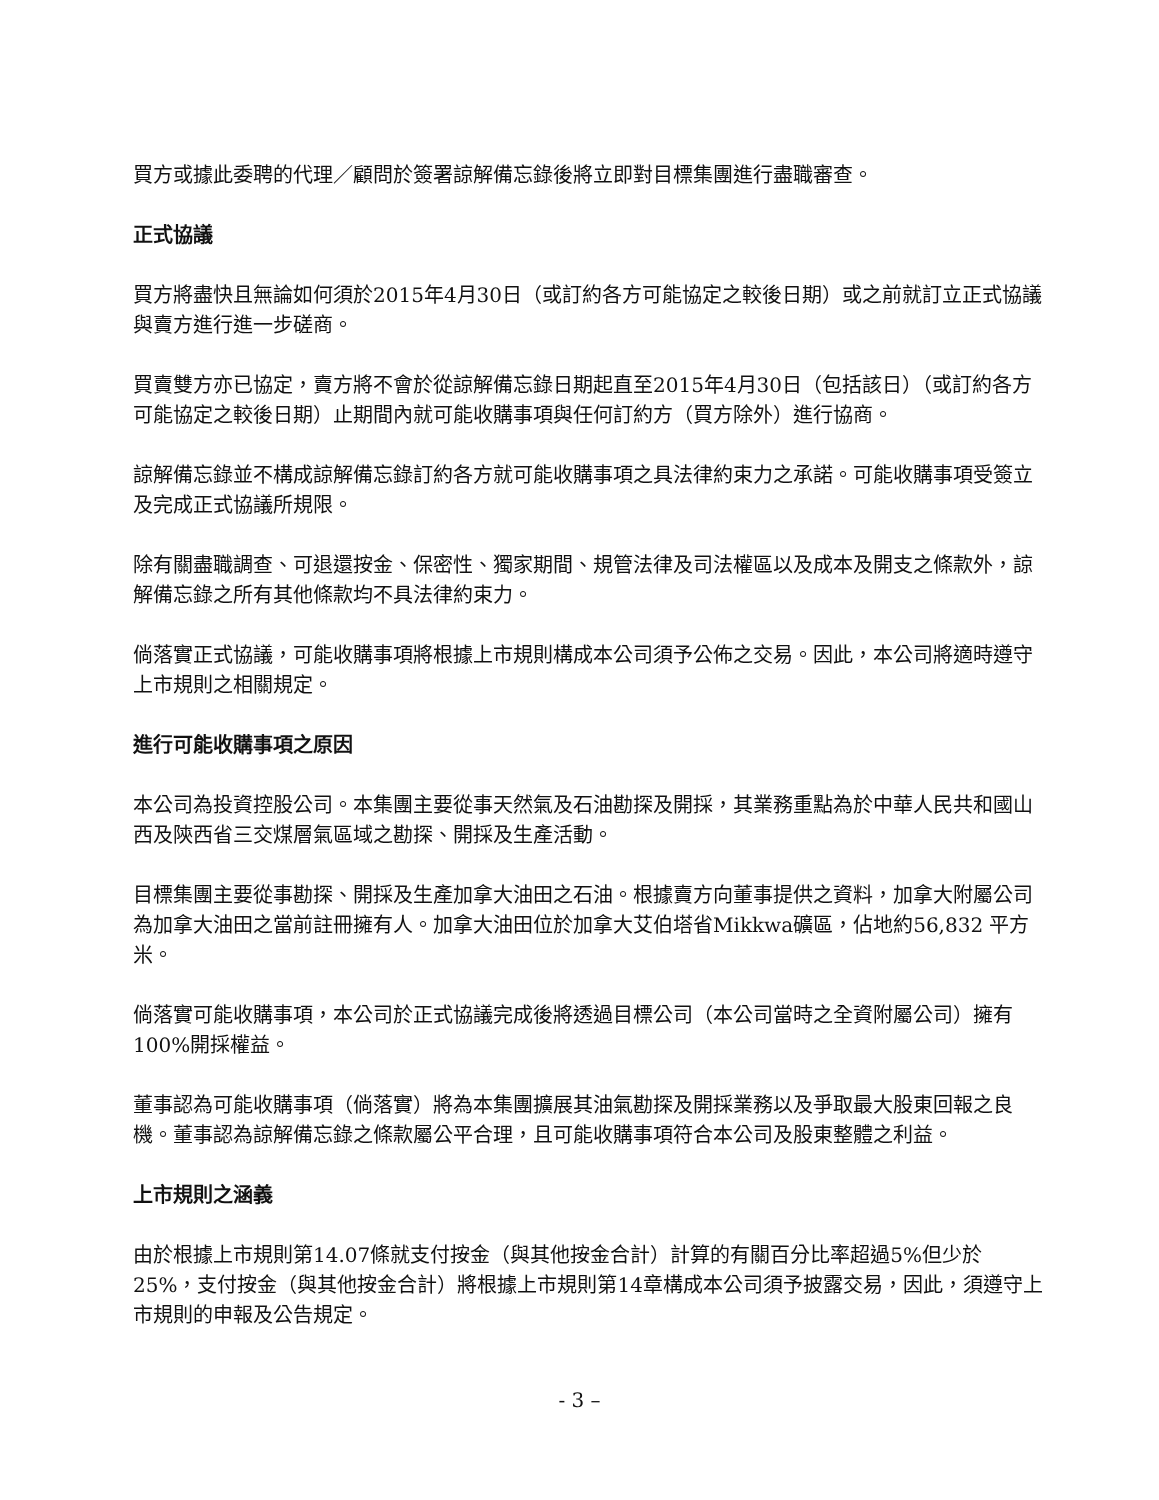買方或據此委聘的代理／顧問於簽署諒解備忘錄後將立即對目標集團進行盡職審查。
正式協議
買方將盡快且無論如何須於2015年4月30日（或訂約各方可能協定之較後日期）或之前就訂立正式協議與賣方進行進一步磋商。
買賣雙方亦已協定，賣方將不會於從諒解備忘錄日期起直至2015年4月30日（包括該日）（或訂約各方可能協定之較後日期）止期間內就可能收購事項與任何訂約方（買方除外）進行協商。
諒解備忘錄並不構成諒解備忘錄訂約各方就可能收購事項之具法律約束力之承諾。可能收購事項受簽立及完成正式協議所規限。
除有關盡職調查、可退還按金、保密性、獨家期間、規管法律及司法權區以及成本及開支之條款外，諒解備忘錄之所有其他條款均不具法律約束力。
倘落實正式協議，可能收購事項將根據上市規則構成本公司須予公佈之交易。因此，本公司將適時遵守上市規則之相關規定。
進行可能收購事項之原因
本公司為投資控股公司。本集團主要從事天然氣及石油勘探及開採，其業務重點為於中華人民共和國山西及陝西省三交煤層氣區域之勘探、開採及生產活動。
目標集團主要從事勘探、開採及生產加拿大油田之石油。根據賣方向董事提供之資料，加拿大附屬公司為加拿大油田之當前註冊擁有人。加拿大油田位於加拿大艾伯塔省Mikkwa礦區，佔地約56,832 平方米。
倘落實可能收購事項，本公司於正式協議完成後將透過目標公司（本公司當時之全資附屬公司）擁有100%開採權益。
董事認為可能收購事項（倘落實）將為本集團擴展其油氣勘探及開採業務以及爭取最大股東回報之良機。董事認為諒解備忘錄之條款屬公平合理，且可能收購事項符合本公司及股東整體之利益。
上市規則之涵義
由於根據上市規則第14.07條就支付按金（與其他按金合計）計算的有關百分比率超過5%但少於25%，支付按金（與其他按金合計）將根據上市規則第14章構成本公司須予披露交易，因此，須遵守上市規則的申報及公告規定。
- 3 –